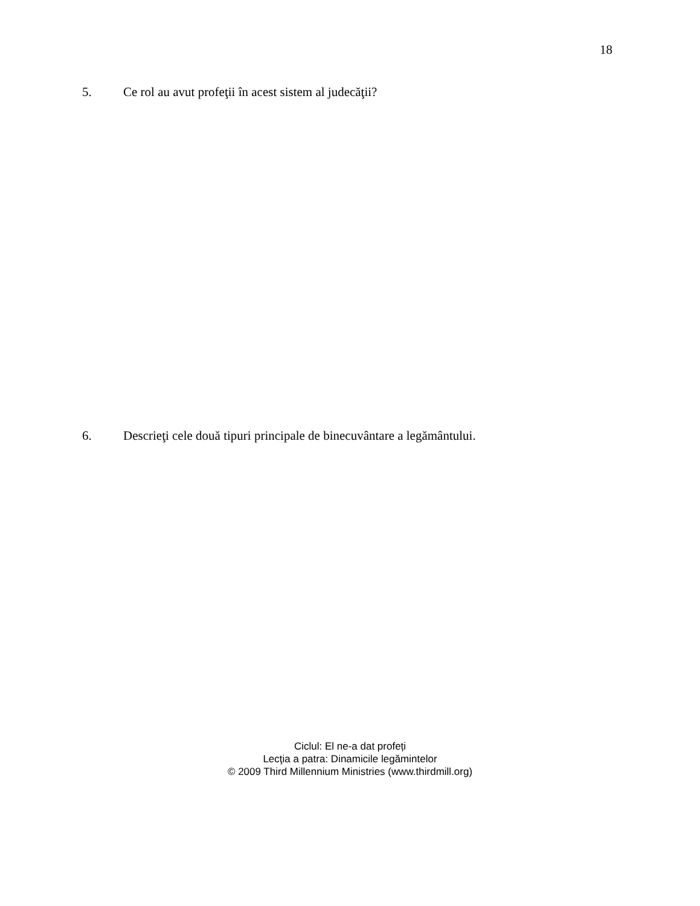18
5. Ce rol au avut profeţii în acest sistem al judecăţii?
6. Descrieţi cele două tipuri principale de binecuvântare a legământului.
Ciclul: El ne-a dat profeți
Lecţia a patra: Dinamicile legămintelor
© 2009 Third Millennium Ministries (www.thirdmill.org)